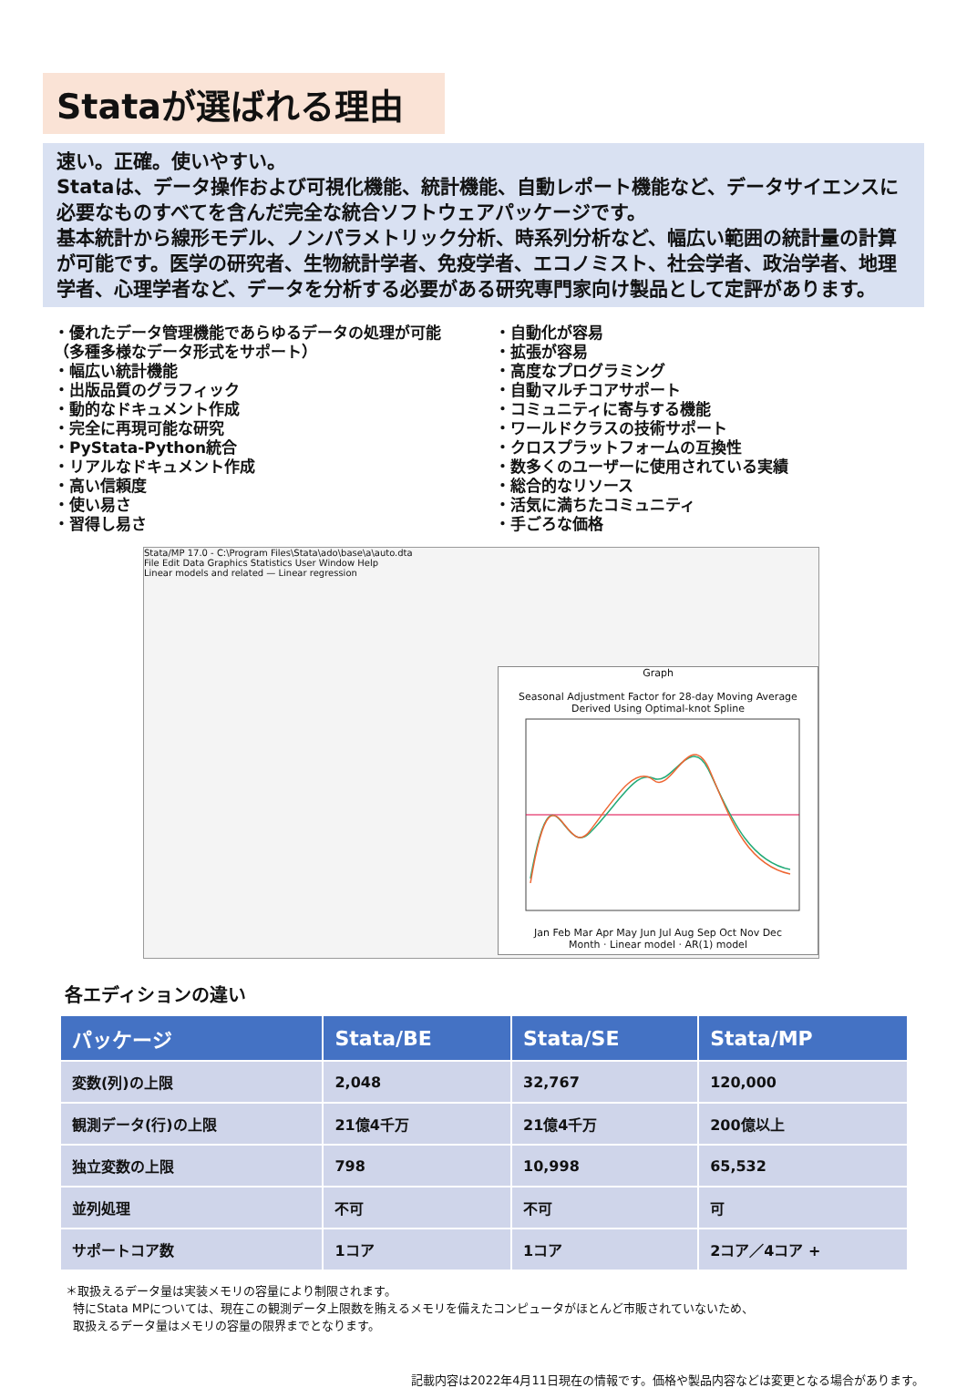Stataが選ばれる理由
速い。正確。使いやすい。
Stataは、データ操作および可視化機能、統計機能、自動レポート機能など、データサイエンスに必要なものすべてを含んだ完全な統合ソフトウェアパッケージです。
基本統計から線形モデル、ノンパラメトリック分析、時系列分析など、幅広い範囲の統計量の計算が可能です。医学の研究者、生物統計学者、免疫学者、エコノミスト、社会学者、政治学者、地理学者、心理学者など、データを分析する必要がある研究専門家向け製品として定評があります。
・優れたデータ管理機能であらゆるデータの処理が可能
（多種多様なデータ形式をサポート）
・幅広い統計機能
・出版品質のグラフィック
・動的なドキュメント作成
・完全に再現可能な研究
・PyStata-Python統合
・リアルなドキュメント作成
・高い信頼度
・使い易さ
・習得し易さ
・自動化が容易
・拡張が容易
・高度なプログラミング
・自動マルチコアサポート
・コミュニティに寄与する機能
・ワールドクラスの技術サポート
・クロスプラットフォームの互換性
・数多くのユーザーに使用されている実績
・総合的なリソース
・活気に満ちたコミュニティ
・手ごろな価格
Stata/MP 17.0 - C:\Program Files\Stata\ado\base\a\auto.dta
File Edit Data Graphics Statistics User Window Help
Linear models and related — Linear regression
Graph
Seasonal Adjustment Factor for 28-day Moving Average
Derived Using Optimal-knot Spline
Jan Feb Mar Apr May Jun Jul Aug Sep Oct Nov Dec
Month · Linear model · AR(1) model
各エディションの違い
| パッケージ | Stata/BE | Stata/SE | Stata/MP |
| --- | --- | --- | --- |
| 変数(列)の上限 | 2,048 | 32,767 | 120,000 |
| 観測データ(行)の上限 | 21億4千万 | 21億4千万 | 200億以上 |
| 独立変数の上限 | 798 | 10,998 | 65,532 |
| 並列処理 | 不可 | 不可 | 可 |
| サポートコア数 | 1コア | 1コア | 2コア／4コア + |
＊取扱えるデータ量は実装メモリの容量により制限されます。
特にStata MPについては、現在この観測データ上限数を賄えるメモリを備えたコンピュータがほとんど市販されていないため、
取扱えるデータ量はメモリの容量の限界までとなります。
記載内容は2022年4月11日現在の情報です。価格や製品内容などは変更となる場合があります。